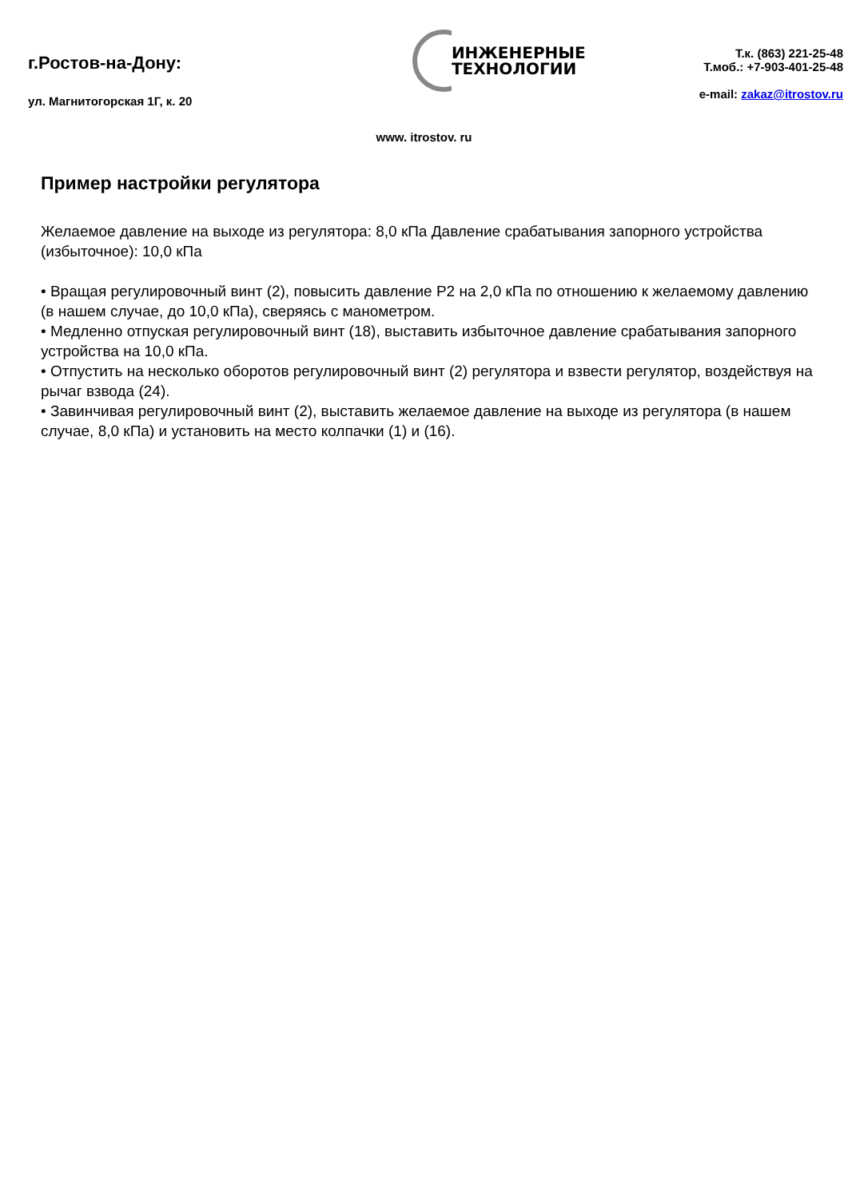г.Ростов-на-Дону:
ул. Магнитогорская 1Г, к. 20
ИНЖЕНЕРНЫЕ
ТЕХНОЛОГИИ
Т.к. (863) 221-25-48
Т.моб.: +7-903-401-25-48
e-mail: zakaz@itrostov.ru
www. itrostov. ru
Пример настройки регулятора
Желаемое давление на выходе из регулятора: 8,0 кПа Давление срабатывания запорного устройства (избыточное): 10,0 кПа
• Вращая регулировочный винт (2), повысить давление Р2 на 2,0 кПа по отношению к желаемому давлению (в нашем случае, до 10,0 кПа), сверяясь с манометром.
• Медленно отпуская регулировочный винт (18), выставить избыточное давление срабатывания запорного устройства на 10,0 кПа.
• Отпустить на несколько оборотов регулировочный винт (2) регулятора и взвести регулятор, воздействуя на рычаг взвода (24).
• Завинчивая регулировочный винт (2), выставить желаемое давление на выходе из регулятора (в нашем случае, 8,0 кПа) и установить на место колпачки (1) и (16).